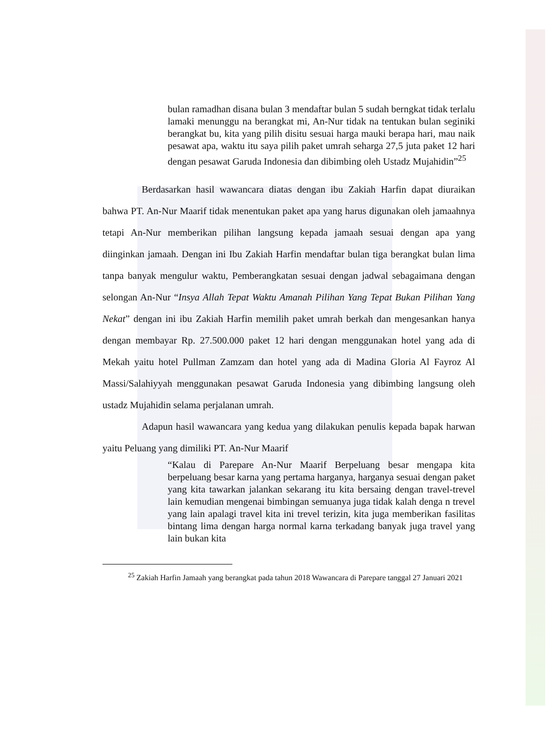bulan ramadhan disana bulan 3 mendaftar bulan 5 sudah berngkat tidak terlalu lamaki menunggu na berangkat mi, An-Nur tidak na tentukan bulan seginiki berangkat bu, kita yang pilih disitu sesuai harga mauki berapa hari, mau naik pesawat apa, waktu itu saya pilih paket umrah seharga 27,5 juta paket 12 hari dengan pesawat Garuda Indonesia dan dibimbing oleh Ustadz Mujahidin”<sup>25</sup>
Berdasarkan hasil wawancara diatas dengan ibu Zakiah Harfin dapat diuraikan bahwa PT. An-Nur Maarif tidak menentukan paket apa yang harus digunakan oleh jamaahnya tetapi An-Nur memberikan pilihan langsung kepada jamaah sesuai dengan apa yang diinginkan jamaah. Dengan ini Ibu Zakiah Harfin mendaftar bulan tiga berangkat bulan lima tanpa banyak mengulur waktu, Pemberangkatan sesuai dengan jadwal sebagaimana dengan selongan An-Nur “Insya Allah Tepat Waktu Amanah Pilihan Yang Tepat Bukan Pilihan Yang Nekat” dengan ini ibu Zakiah Harfin memilih paket umrah berkah dan mengesankan hanya dengan membayar Rp. 27.500.000 paket 12 hari dengan menggunakan hotel yang ada di Mekah yaitu hotel Pullman Zamzam dan hotel yang ada di Madina Gloria Al Fayroz Al Massi/Salahiyyah menggunakan pesawat Garuda Indonesia yang dibimbing langsung oleh ustadz Mujahidin selama perjalanan umrah.
Adapun hasil wawancara yang kedua yang dilakukan penulis kepada bapak harwan yaitu Peluang yang dimiliki PT. An-Nur Maarif
“Kalau di Parepare An-Nur Maarif Berpeluang besar mengapa kita berpeluang besar karna yang pertama harganya, harganya sesuai dengan paket yang kita tawarkan jalankan sekarang itu kita bersaing dengan travel-trevel lain kemudian mengenai bimbingan semuanya juga tidak kalah denga n trevel yang lain apalagi travel kita ini trevel terizin, kita juga memberikan fasilitas bintang lima dengan harga normal karna terkadang banyak juga travel yang lain bukan kita
<sup>25</sup> Zakiah Harfin Jamaah yang berangkat pada tahun 2018 Wawancara di Parepare tanggal 27 Januari 2021